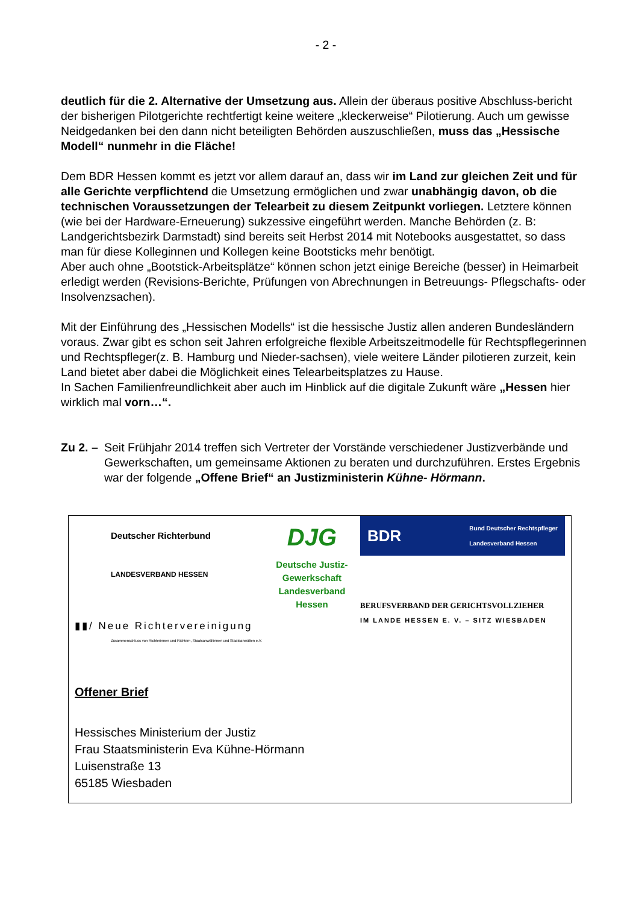- 2 -
deutlich für die 2. Alternative der Umsetzung aus. Allein der überaus positive Abschluss-bericht der bisherigen Pilotgerichte rechtfertigt keine weitere „kleckerweise“ Pilotierung. Auch um gewisse Neidgedanken bei den dann nicht beteiligten Behörden auszuschließen, muss das „Hessische Modell“ nunmehr in die Fläche!
Dem BDR Hessen kommt es jetzt vor allem darauf an, dass wir im Land zur gleichen Zeit und für alle Gerichte verpflichtend die Umsetzung ermöglichen und zwar unabhängig davon, ob die technischen Voraussetzungen der Telearbeit zu diesem Zeitpunkt vorliegen. Letztere können (wie bei der Hardware-Erneuerung) sukzessive eingeführt werden. Manche Behörden (z. B: Landgerichtsbezirk Darmstadt) sind bereits seit Herbst 2014 mit Notebooks ausgestattet, so dass man für diese Kolleginnen und Kollegen keine Bootsticks mehr benötigt.
Aber auch ohne „Bootstick-Arbeitsplätze“ können schon jetzt einige Bereiche (besser) in Heimarbeit erledigt werden (Revisions-Berichte, Prüfungen von Abrechnungen in Betreuungs- Pflegschafts- oder Insolvenzsachen).
Mit der Einführung des „Hessischen Modells“ ist die hessische Justiz allen anderen Bundesländern voraus. Zwar gibt es schon seit Jahren erfolgreiche flexible Arbeitszeitmodelle für Rechtspflegerinnen und Rechtspfleger(z. B. Hamburg und Nieder-sachsen), viele weitere Länder pilotieren zurzeit, kein Land bietet aber dabei die Möglichkeit eines Telearbeitsplatzes zu Hause.
In Sachen Familienfreundlichkeit aber auch im Hinblick auf die digitale Zukunft wäre „Hessen hier wirklich mal vorn…“.
Zu 2. –
Seit Frühjahr 2014 treffen sich Vertreter der Vorstände verschiedener Justizverbände und Gewerkschaften, um gemeinsame Aktionen zu beraten und durchzuführen. Erstes Ergebnis war der folgende „Offene Brief“ an Justizministerin Kühne- Hörmann.
Deutscher Richterbund
LANDESVERBAND HESSEN
▮▮/ Neue Richtervereinigung
Zusammenschluss von Richterinnen und Richtern, Staatsanwältinnen und Staatsanwälten e.V.
DJG
Deutsche Justiz-
Gewerkschaft
Landesverband Hessen
BDR Bund Deutscher Rechtspfleger
Landesverband Hessen
BERUFSVERBAND DER GERICHTSVOLLZIEHER
IM LANDE HESSEN E. V. – SITZ WIESBADEN
Offener Brief
Hessisches Ministerium der Justiz
Frau Staatsministerin Eva Kühne-Hörmann
Luisenstraße 13
65185 Wiesbaden